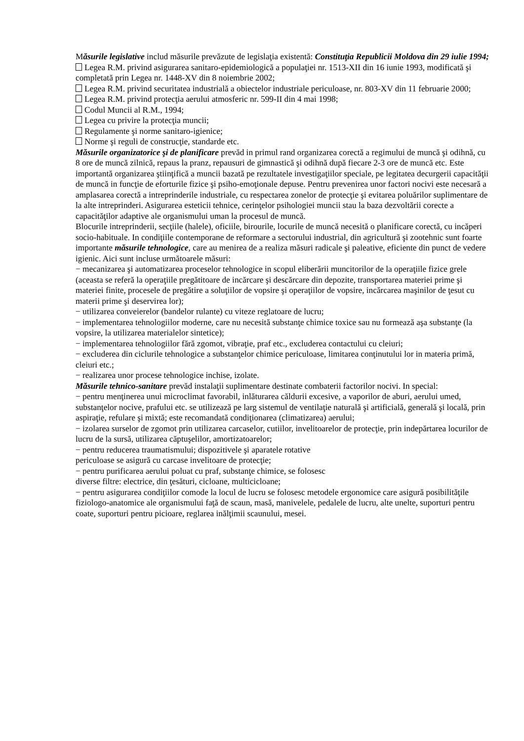Măsurile legislative includ măsurile prevăzute de legislaţia existentă: Constituţia Republicii Moldova din 29 iulie 1994;
Legea R.M. privind asigurarea sanitaro-epidemiologică a populaţiei nr. 1513-XII din 16 iunie 1993, modificată şi completată prin Legea nr. 1448-XV din 8 noiembrie 2002;
Legea R.M. privind securitatea industrială a obiectelor industriale periculoase, nr. 803-XV din 11 februarie 2000;
Legea R.M. privind protecţia aerului atmosferic nr. 599-II din 4 mai 1998;
Codul Muncii al R.M., 1994;
Legea cu privire la protecţia muncii;
Regulamente şi norme sanitaro-igienice;
Norme şi reguli de construcţie, standarde etc.
Măsurile organizatorice şi de planificare prevăd in primul rand organizarea corectă a regimului de muncă şi odihnă, cu 8 ore de muncă zilnică, repaus la pranz, repausuri de gimnastică şi odihnă după fiecare 2-3 ore de muncă etc. Este importantă organizarea ştiinţifică a muncii bazată pe rezultatele investigaţiilor speciale, pe legitatea decurgerii capacităţii de muncă in funcţie de eforturile fizice şi psiho-emoţionale depuse. Pentru prevenirea unor factori nocivi este necesară a amplasarea corectă a intreprinderile industriale, cu respectarea zonelor de protecţie şi evitarea poluărilor suplimentare de la alte intreprinderi. Asigurarea esteticii tehnice, cerinţelor psihologiei muncii stau la baza dezvoltării corecte a capacităţilor adaptive ale organismului uman la procesul de muncă.
Blocurile intreprinderii, secţiile (halele), oficiile, birourile, locurile de muncă necesită o planificare corectă, cu incăperi socio-habituale. In condiţiile contemporane de reformare a sectorului industrial, din agricultură şi zootehnic sunt foarte importante măsurile tehnologice, care au menirea de a realiza măsuri radicale şi paleative, eficiente din punct de vedere igienic. Aici sunt incluse următoarele măsuri:
− mecanizarea şi automatizarea proceselor tehnologice in scopul eliberării muncitorilor de la operaţiile fizice grele (aceasta se referă la operaţiile pregătitoare de incărcare şi descărcare din depozite, transportarea materiei prime şi materiei finite, procesele de pregătire a soluţiilor de vopsire şi operaţiilor de vopsire, incărcarea maşinilor de ţesut cu materii prime şi deservirea lor);
− utilizarea conveierelor (bandelor rulante) cu viteze reglatoare de lucru;
− implementarea tehnologiilor moderne, care nu necesită substanţe chimice toxice sau nu formează aşa substanţe (la vopsire, la utilizarea materialelor sintetice);
− implementarea tehnologiilor fără zgomot, vibraţie, praf etc., excluderea contactului cu cleiuri;
− excluderea din ciclurile tehnologice a substanţelor chimice periculoase, limitarea conţinutului lor in materia primă, cleiuri etc.;
− realizarea unor procese tehnologice inchise, izolate.
Măsurile tehnico-sanitare prevăd instalaţii suplimentare destinate combaterii factorilor nocivi. In special:
− pentru menţinerea unui microclimat favorabil, inlăturarea căldurii excesive, a vaporilor de aburi, aerului umed, substanţelor nocive, prafului etc. se utilizează pe larg sistemul de ventilaţie naturală şi artificială, generală şi locală, prin aspiraţie, refulare şi mixtă; este recomandată condiţionarea (climatizarea) aerului;
− izolarea surselor de zgomot prin utilizarea carcaselor, cutiilor, invelitoarelor de protecţie, prin indepărtarea locurilor de lucru de la sursă, utilizarea căptuşelilor, amortizatoarelor;
− pentru reducerea traumatismului; dispozitivele şi aparatele rotative
periculoase se asigură cu carcase invelitoare de protecţie;
− pentru purificarea aerului poluat cu praf, substanţe chimice, se folosesc
diverse filtre: electrice, din ţesături, cicloane, multicicloane;
− pentru asigurarea condiţiilor comode la locul de lucru se folosesc metodele ergonomice care asigură posibilităţile fiziologo-anatomice ale organismului faţă de scaun, masă, manivelele, pedalele de lucru, alte unelte, suporturi pentru coate, suporturi pentru picioare, reglarea inălţimii scaunului, mesei.